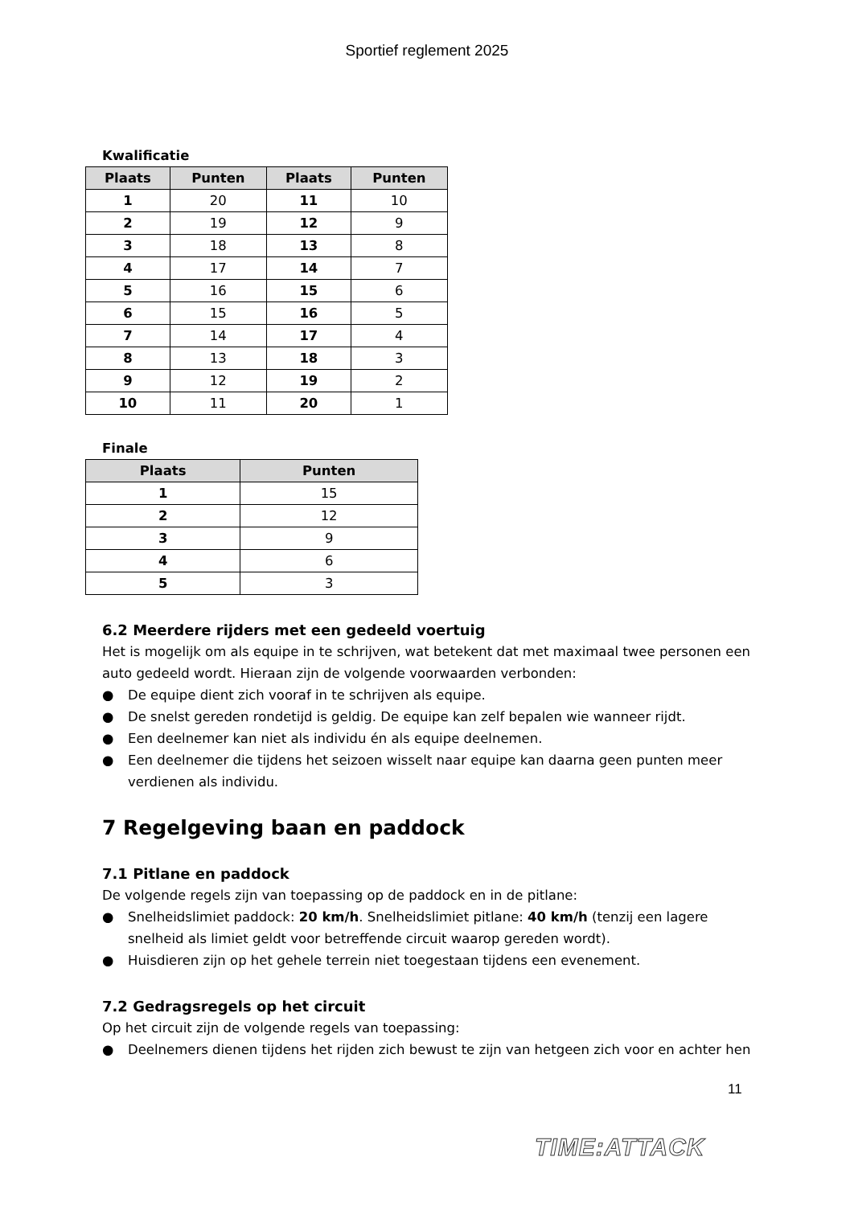Sportief reglement 2025
Kwalificatie
| Plaats | Punten | Plaats | Punten |
| --- | --- | --- | --- |
| 1 | 20 | 11 | 10 |
| 2 | 19 | 12 | 9 |
| 3 | 18 | 13 | 8 |
| 4 | 17 | 14 | 7 |
| 5 | 16 | 15 | 6 |
| 6 | 15 | 16 | 5 |
| 7 | 14 | 17 | 4 |
| 8 | 13 | 18 | 3 |
| 9 | 12 | 19 | 2 |
| 10 | 11 | 20 | 1 |
Finale
| Plaats | Punten |
| --- | --- |
| 1 | 15 |
| 2 | 12 |
| 3 | 9 |
| 4 | 6 |
| 5 | 3 |
6.2 Meerdere rijders met een gedeeld voertuig
Het is mogelijk om als equipe in te schrijven, wat betekent dat met maximaal twee personen een auto gedeeld wordt. Hieraan zijn de volgende voorwaarden verbonden:
● De equipe dient zich vooraf in te schrijven als equipe.
● De snelst gereden rondetijd is geldig. De equipe kan zelf bepalen wie wanneer rijdt.
● Een deelnemer kan niet als individu én als equipe deelnemen.
● Een deelnemer die tijdens het seizoen wisselt naar equipe kan daarna geen punten meer verdienen als individu.
7 Regelgeving baan en paddock
7.1 Pitlane en paddock
De volgende regels zijn van toepassing op de paddock en in de pitlane:
● Snelheidslimiet paddock: 20 km/h. Snelheidslimiet pitlane: 40 km/h (tenzij een lagere snelheid als limiet geldt voor betreffende circuit waarop gereden wordt).
● Huisdieren zijn op het gehele terrein niet toegestaan tijdens een evenement.
7.2 Gedragsregels op het circuit
Op het circuit zijn de volgende regels van toepassing:
● Deelnemers dienen tijdens het rijden zich bewust te zijn van hetgeen zich voor en achter hen
11
TIME:ATTACK